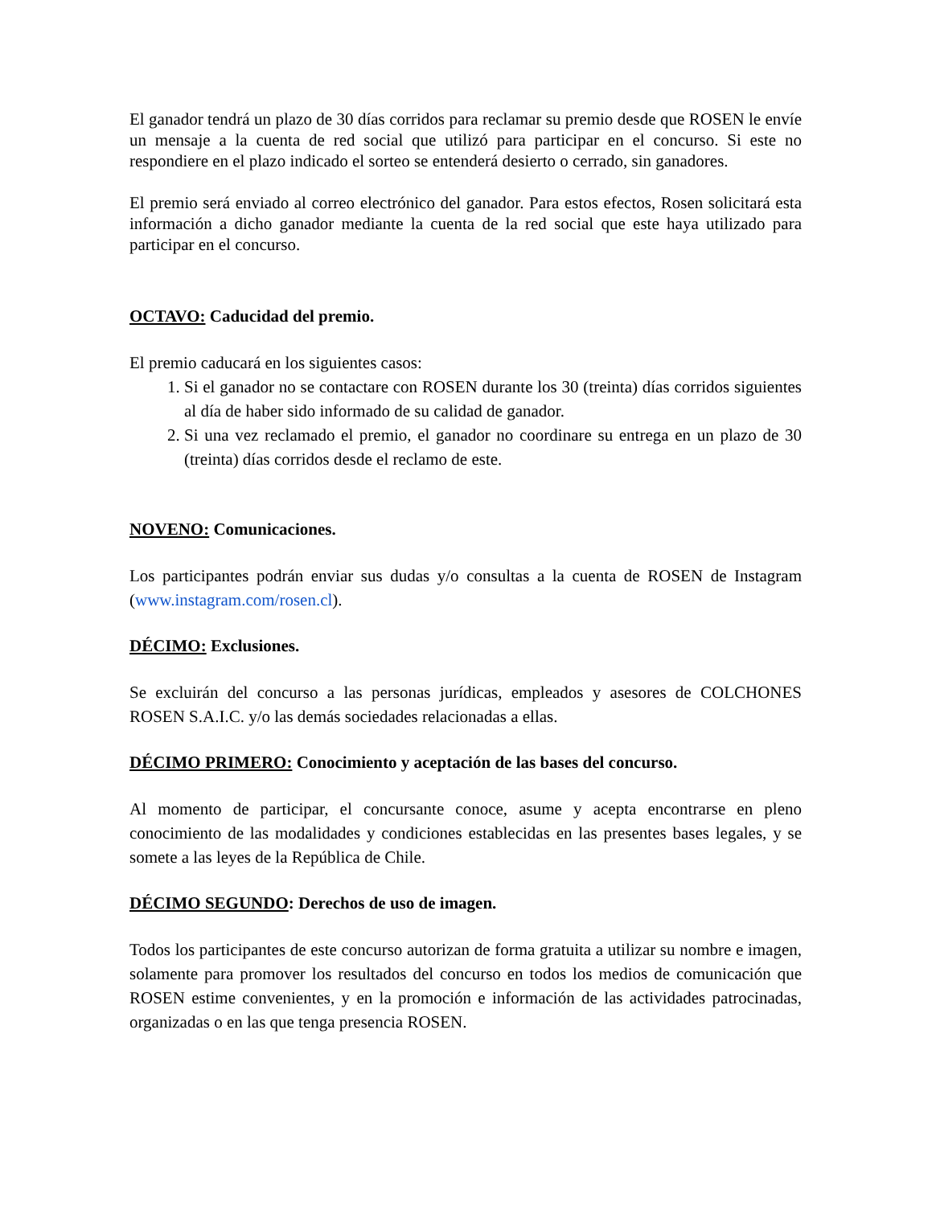El ganador tendrá un plazo de 30 días corridos para reclamar su premio desde que ROSEN le envíe un mensaje a la cuenta de red social que utilizó para participar en el concurso. Si este no respondiere en el plazo indicado el sorteo se entenderá desierto o cerrado, sin ganadores.
El premio será enviado al correo electrónico del ganador. Para estos efectos, Rosen solicitará esta información a dicho ganador mediante la cuenta de la red social que este haya utilizado para participar en el concurso.
OCTAVO: Caducidad del premio.
El premio caducará en los siguientes casos:
1. Si el ganador no se contactare con ROSEN durante los 30 (treinta) días corridos siguientes al día de haber sido informado de su calidad de ganador.
2. Si una vez reclamado el premio, el ganador no coordinare su entrega en un plazo de 30 (treinta) días corridos desde el reclamo de este.
NOVENO: Comunicaciones.
Los participantes podrán enviar sus dudas y/o consultas a la cuenta de ROSEN de Instagram (www.instagram.com/rosen.cl).
DÉCIMO: Exclusiones.
Se excluirán del concurso a las personas jurídicas, empleados y asesores de COLCHONES ROSEN S.A.I.C. y/o las demás sociedades relacionadas a ellas.
DÉCIMO PRIMERO: Conocimiento y aceptación de las bases del concurso.
Al momento de participar, el concursante conoce, asume y acepta encontrarse en pleno conocimiento de las modalidades y condiciones establecidas en las presentes bases legales, y se somete a las leyes de la República de Chile.
DÉCIMO SEGUNDO: Derechos de uso de imagen.
Todos los participantes de este concurso autorizan de forma gratuita a utilizar su nombre e imagen, solamente para promover los resultados del concurso en todos los medios de comunicación que ROSEN estime convenientes, y en la promoción e información de las actividades patrocinadas, organizadas o en las que tenga presencia ROSEN.